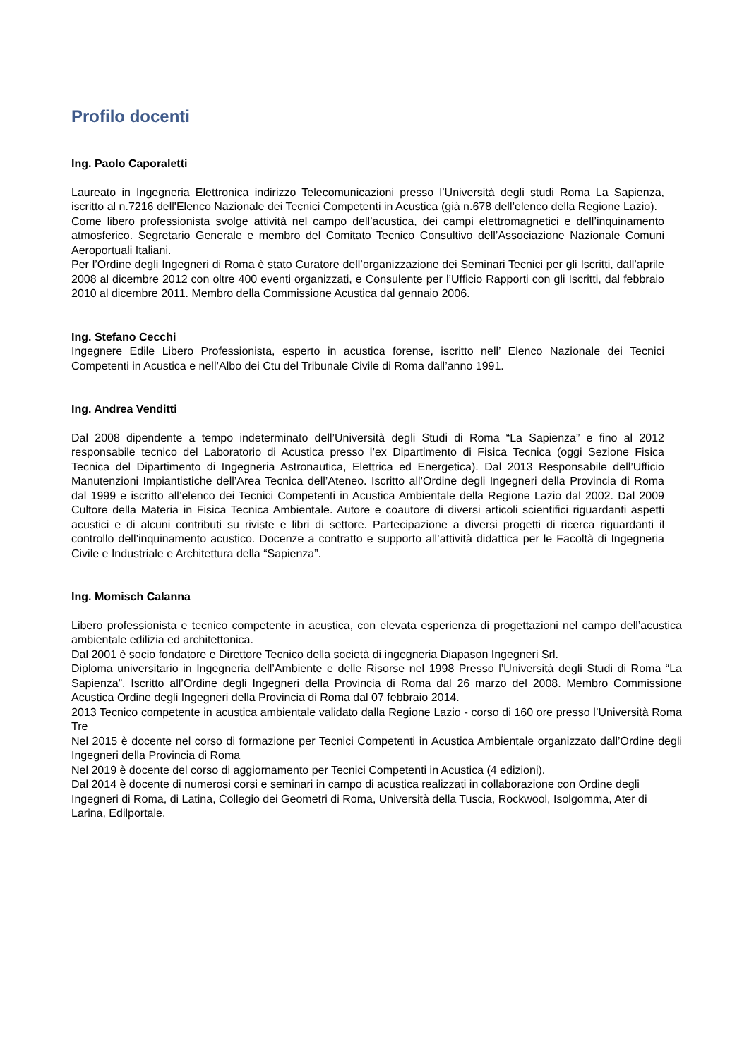Profilo docenti
Ing. Paolo Caporaletti
Laureato in Ingegneria Elettronica indirizzo Telecomunicazioni presso l’Università degli studi Roma La Sapienza, iscritto al n.7216 dell'Elenco Nazionale dei Tecnici Competenti in Acustica (già n.678 dell’elenco della Regione Lazio).
Come libero professionista svolge attività nel campo dell’acustica, dei campi elettromagnetici e dell’inquinamento atmosferico. Segretario Generale e membro del Comitato Tecnico Consultivo dell’Associazione Nazionale Comuni Aeroportuali Italiani.
Per l’Ordine degli Ingegneri di Roma è stato Curatore dell’organizzazione dei Seminari Tecnici per gli Iscritti, dall’aprile 2008 al dicembre 2012 con oltre 400 eventi organizzati, e Consulente per l’Ufficio Rapporti con gli Iscritti, dal febbraio 2010 al dicembre 2011. Membro della Commissione Acustica dal gennaio 2006.
Ing. Stefano Cecchi
Ingegnere Edile Libero Professionista, esperto in acustica forense, iscritto nell’ Elenco Nazionale dei Tecnici Competenti in Acustica e nell’Albo dei Ctu del Tribunale Civile di Roma dall’anno 1991.
Ing. Andrea Venditti
Dal 2008 dipendente a tempo indeterminato dell’Università degli Studi di Roma “La Sapienza” e fino al 2012 responsabile tecnico del Laboratorio di Acustica presso l’ex Dipartimento di Fisica Tecnica (oggi Sezione Fisica Tecnica del Dipartimento di Ingegneria Astronautica, Elettrica ed Energetica). Dal 2013 Responsabile dell’Ufficio Manutenzioni Impiantistiche dell’Area Tecnica dell’Ateneo. Iscritto all’Ordine degli Ingegneri della Provincia di Roma dal 1999 e iscritto all’elenco dei Tecnici Competenti in Acustica Ambientale della Regione Lazio dal 2002. Dal 2009 Cultore della Materia in Fisica Tecnica Ambientale. Autore e coautore di diversi articoli scientifici riguardanti aspetti acustici e di alcuni contributi su riviste e libri di settore. Partecipazione a diversi progetti di ricerca riguardanti il controllo dell’inquinamento acustico. Docenze a contratto e supporto all’attività didattica per le Facoltà di Ingegneria Civile e Industriale e Architettura della “Sapienza”.
Ing. Momisch Calanna
Libero professionista e tecnico competente in acustica, con elevata esperienza di progettazioni nel campo dell’acustica ambientale edilizia ed architettonica.
Dal 2001 è socio fondatore e Direttore Tecnico della società di ingegneria Diapason Ingegneri Srl.
Diploma universitario in Ingegneria dell’Ambiente e delle Risorse nel 1998 Presso l’Università degli Studi di Roma “La Sapienza”. Iscritto all’Ordine degli Ingegneri della Provincia di Roma dal 26 marzo del 2008. Membro Commissione Acustica Ordine degli Ingegneri della Provincia di Roma dal 07 febbraio 2014.
2013 Tecnico competente in acustica ambientale validato dalla Regione Lazio - corso di 160 ore presso l’Università Roma Tre
Nel 2015 è docente nel corso di formazione per Tecnici Competenti in Acustica Ambientale organizzato dall’Ordine degli Ingegneri della Provincia di Roma
Nel 2019 è docente del corso di aggiornamento per Tecnici Competenti in Acustica (4 edizioni).
Dal 2014 è docente di numerosi corsi e seminari in campo di acustica realizzati in collaborazione con Ordine degli Ingegneri di Roma, di Latina, Collegio dei Geometri di Roma, Università della Tuscia, Rockwool, Isolgomma, Ater di Larina, Edilportale.